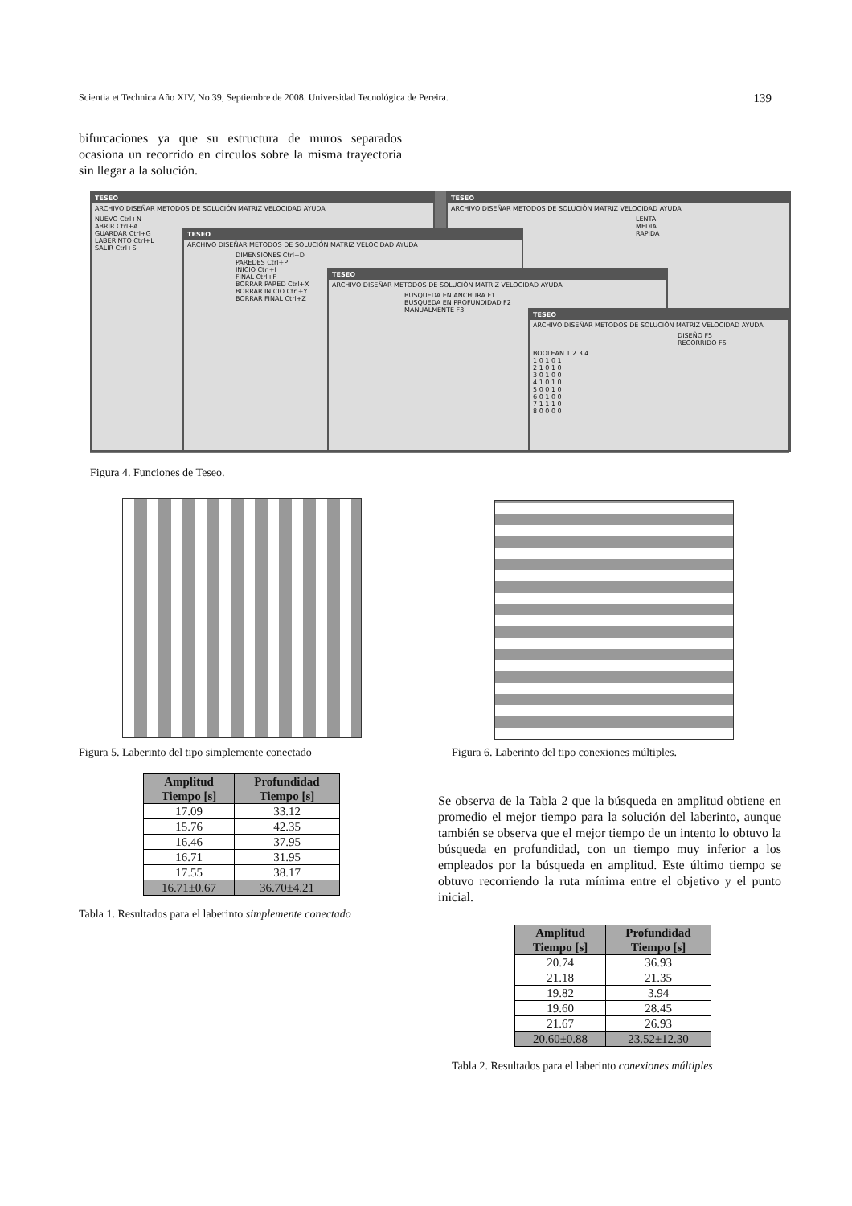Scientia et Technica Año XIV, No 39, Septiembre de 2008. Universidad Tecnológica de Pereira. 139
bifurcaciones ya que su estructura de muros separados ocasiona un recorrido en círculos sobre la misma trayectoria sin llegar a la solución.
TESEO
ARCHIVO DISEÑAR METODOS DE SOLUCIÓN MATRIZ VELOCIDAD AYUDA
NUEVO Ctrl+N
ABRIR Ctrl+A
GUARDAR Ctrl+G
LABERINTO Ctrl+L
SALIR Ctrl+S
TESEO
ARCHIVO DISEÑAR METODOS DE SOLUCIÓN MATRIZ VELOCIDAD AYUDA
LENTA
MEDIA
RAPIDA
TESEO
ARCHIVO DISEÑAR METODOS DE SOLUCIÓN MATRIZ VELOCIDAD AYUDA
DIMENSIONES Ctrl+D
PAREDES Ctrl+P
INICIO Ctrl+I
FINAL Ctrl+F
BORRAR PARED Ctrl+X
BORRAR INICIO Ctrl+Y
BORRAR FINAL Ctrl+Z
TESEO
ARCHIVO DISEÑAR METODOS DE SOLUCIÓN MATRIZ VELOCIDAD AYUDA
BUSQUEDA EN ANCHURA F1
BUSQUEDA EN PROFUNDIDAD F2
MANUALMENTE F3
TESEO
ARCHIVO DISEÑAR METODOS DE SOLUCIÓN MATRIZ VELOCIDAD AYUDA
DISEÑO F5
RECORRIDO F6
BOOLEAN 1 2 3 4
1 0 1 0 1
2 1 0 1 0
3 0 1 0 0
4 1 0 1 0
5 0 0 1 0
6 0 1 0 0
7 1 1 1 0
8 0 0 0 0
Figura 4. Funciones de Teseo.
Figura 5. Laberinto del tipo simplemente conectado
Figura 6. Laberinto del tipo conexiones múltiples.
| Amplitud Tiempo [s] | Profundidad Tiempo [s] |
| --- | --- |
| 17.09 | 33.12 |
| 15.76 | 42.35 |
| 16.46 | 37.95 |
| 16.71 | 31.95 |
| 17.55 | 38.17 |
| 16.71±0.67 | 36.70±4.21 |
Tabla 1. Resultados para el laberinto simplemente conectado
Se observa de la Tabla 2 que la búsqueda en amplitud obtiene en promedio el mejor tiempo para la solución del laberinto, aunque también se observa que el mejor tiempo de un intento lo obtuvo la búsqueda en profundidad, con un tiempo muy inferior a los empleados por la búsqueda en amplitud. Este último tiempo se obtuvo recorriendo la ruta mínima entre el objetivo y el punto inicial.
| Amplitud Tiempo [s] | Profundidad Tiempo [s] |
| --- | --- |
| 20.74 | 36.93 |
| 21.18 | 21.35 |
| 19.82 | 3.94 |
| 19.60 | 28.45 |
| 21.67 | 26.93 |
| 20.60±0.88 | 23.52±12.30 |
Tabla 2. Resultados para el laberinto conexiones múltiples